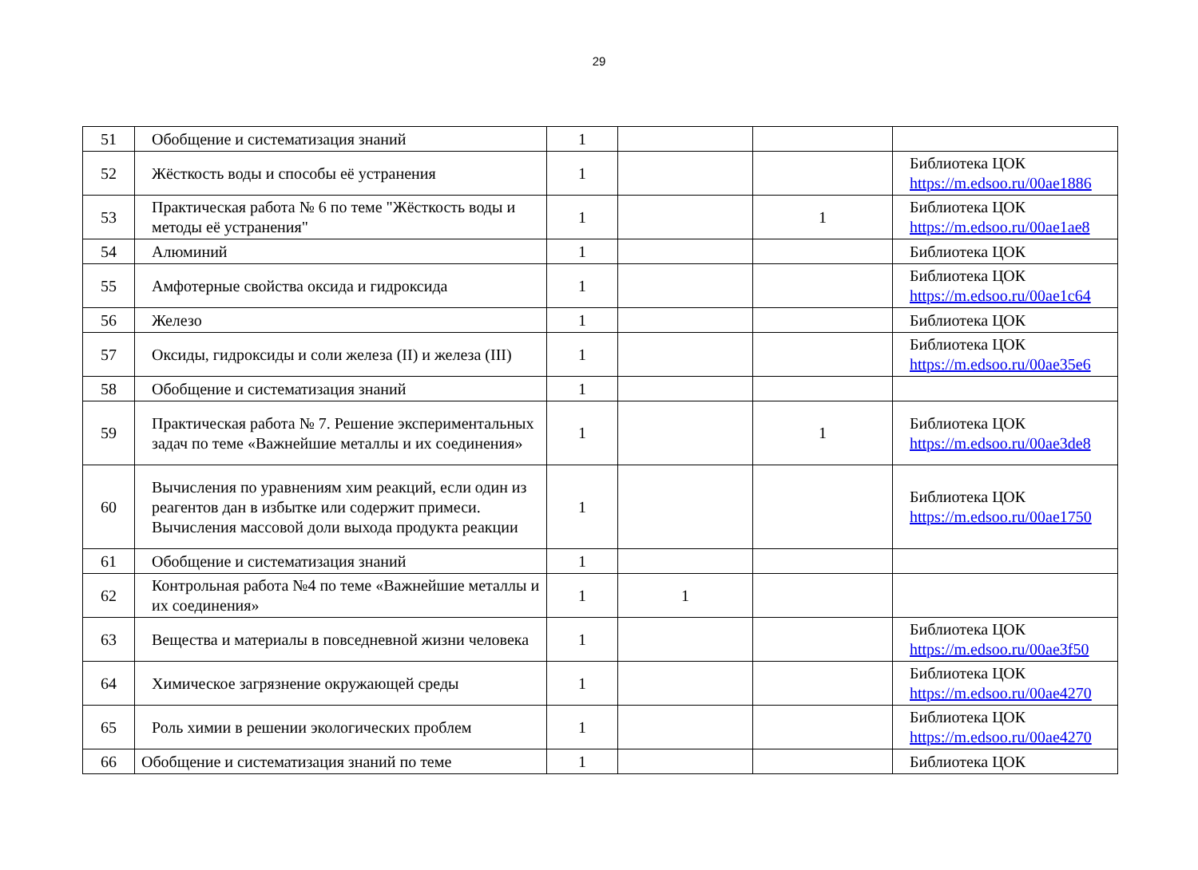29
| 51 | Обобщение и систематизация знаний | 1 | | | |
| 52 | Жёсткость воды и способы её устранения | 1 | | | Библиотека ЦОК https://m.edsoo.ru/00ae1886 |
| 53 | Практическая работа № 6 по теме "Жёсткость воды и методы её устранения" | 1 | | 1 | Библиотека ЦОК https://m.edsoo.ru/00ae1ae8 |
| 54 | Алюминий | 1 | | | Библиотека ЦОК |
| 55 | Амфотерные свойства оксида и гидроксида | 1 | | | Библиотека ЦОК https://m.edsoo.ru/00ae1c64 |
| 56 | Железо | 1 | | | Библиотека ЦОК |
| 57 | Оксиды, гидроксиды и соли железа (II) и железа (III) | 1 | | | Библиотека ЦОК https://m.edsoo.ru/00ae35e6 |
| 58 | Обобщение и систематизация знаний | 1 | | | |
| 59 | Практическая работа № 7. Решение экспериментальных задач по теме «Важнейшие металлы и их соединения» | 1 | | 1 | Библиотека ЦОК https://m.edsoo.ru/00ae3de8 |
| 60 | Вычисления по уравнениям хим реакций, если один из реагентов дан в избытке или содержит примеси. Вычисления массовой доли выхода продукта реакции | 1 | | | Библиотека ЦОК https://m.edsoo.ru/00ae1750 |
| 61 | Обобщение и систематизация знаний | 1 | | | |
| 62 | Контрольная работа №4 по теме «Важнейшие металлы и их соединения» | 1 | 1 | | |
| 63 | Вещества и материалы в повседневной жизни человека | 1 | | | Библиотека ЦОК https://m.edsoo.ru/00ae3f50 |
| 64 | Химическое загрязнение окружающей среды | 1 | | | Библиотека ЦОК https://m.edsoo.ru/00ae4270 |
| 65 | Роль химии в решении экологических проблем | 1 | | | Библиотека ЦОК https://m.edsoo.ru/00ae4270 |
| 66 | Обобщение и систематизация знаний по теме | 1 | | | Библиотека ЦОК |